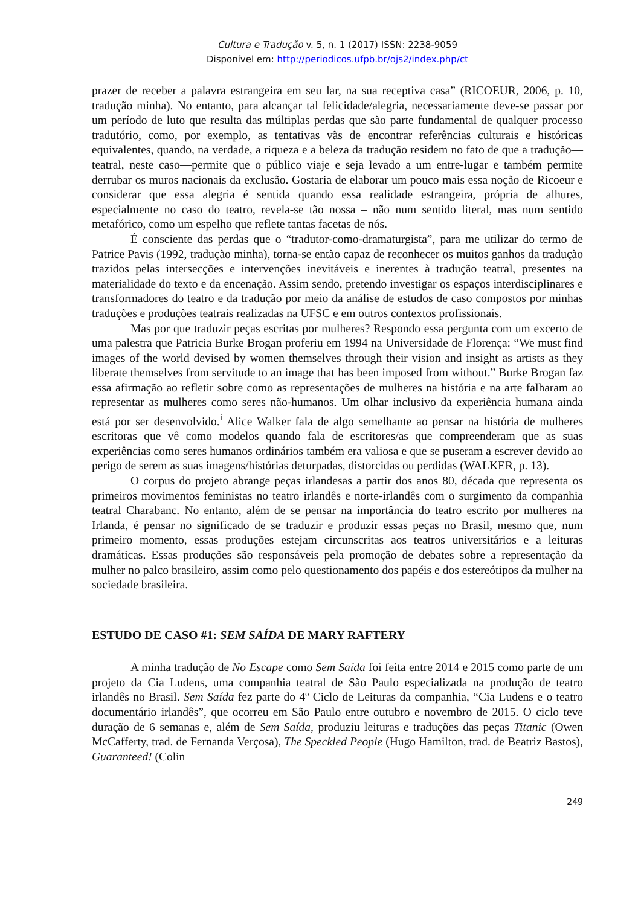Cultura e Tradução v. 5, n. 1 (2017) ISSN: 2238-9059
Disponível em: http://periodicos.ufpb.br/ojs2/index.php/ct
prazer de receber a palavra estrangeira em seu lar, na sua receptiva casa” (RICOEUR, 2006, p. 10, tradução minha). No entanto, para alcançar tal felicidade/alegria, necessariamente deve-se passar por um período de luto que resulta das múltiplas perdas que são parte fundamental de qualquer processo tradutório, como, por exemplo, as tentativas vãs de encontrar referências culturais e históricas equivalentes, quando, na verdade, a riqueza e a beleza da tradução residem no fato de que a tradução—teatral, neste caso—permite que o público viaje e seja levado a um entre-lugar e também permite derrubar os muros nacionais da exclusão. Gostaria de elaborar um pouco mais essa noção de Ricoeur e considerar que essa alegria é sentida quando essa realidade estrangeira, própria de alhures, especialmente no caso do teatro, revela-se tão nossa – não num sentido literal, mas num sentido metafórico, como um espelho que reflete tantas facetas de nós.
É consciente das perdas que o “tradutor-como-dramaturgista”, para me utilizar do termo de Patrice Pavis (1992, tradução minha), torna-se então capaz de reconhecer os muitos ganhos da tradução trazidos pelas intersecções e intervenções inevitáveis e inerentes à tradução teatral, presentes na materialidade do texto e da encenação. Assim sendo, pretendo investigar os espaços interdisciplinares e transformadores do teatro e da tradução por meio da análise de estudos de caso compostos por minhas traduções e produções teatrais realizadas na UFSC e em outros contextos profissionais.
Mas por que traduzir peças escritas por mulheres? Respondo essa pergunta com um excerto de uma palestra que Patricia Burke Brogan proferiu em 1994 na Universidade de Florença: “We must find images of the world devised by women themselves through their vision and insight as artists as they liberate themselves from servitude to an image that has been imposed from without.” Burke Brogan faz essa afirmação ao refletir sobre como as representações de mulheres na história e na arte falharam ao representar as mulheres como seres não-humanos. Um olhar inclusivo da experiência humana ainda está por ser desenvolvido.<sup>i</sup> Alice Walker fala de algo semelhante ao pensar na história de mulheres escritoras que vê como modelos quando fala de escritores/as que compreenderam que as suas experiências como seres humanos ordinários também era valiosa e que se puseram a escrever devido ao perigo de serem as suas imagens/histórias deturpadas, distorcidas ou perdidas (WALKER, p. 13).
O corpus do projeto abrange peças irlandesas a partir dos anos 80, década que representa os primeiros movimentos feministas no teatro irlandês e norte-irlandês com o surgimento da companhia teatral Charabanc. No entanto, além de se pensar na importância do teatro escrito por mulheres na Irlanda, é pensar no significado de se traduzir e produzir essas peças no Brasil, mesmo que, num primeiro momento, essas produções estejam circunscritas aos teatros universitários e a leituras dramáticas. Essas produções são responsáveis pela promoção de debates sobre a representação da mulher no palco brasileiro, assim como pelo questionamento dos papéis e dos estereótipos da mulher na sociedade brasileira.
ESTUDO DE CASO #1: SEM SAÍDA DE MARY RAFTERY
A minha tradução de No Escape como Sem Saída foi feita entre 2014 e 2015 como parte de um projeto da Cia Ludens, uma companhia teatral de São Paulo especializada na produção de teatro irlandês no Brasil. Sem Saída fez parte do 4º Ciclo de Leituras da companhia, “Cia Ludens e o teatro documentário irlandês”, que ocorreu em São Paulo entre outubro e novembro de 2015. O ciclo teve duração de 6 semanas e, além de Sem Saída, produziu leituras e traduções das peças Titanic (Owen McCafferty, trad. de Fernanda Verçosa), The Speckled People (Hugo Hamilton, trad. de Beatriz Bastos), Guaranteed! (Colin
249